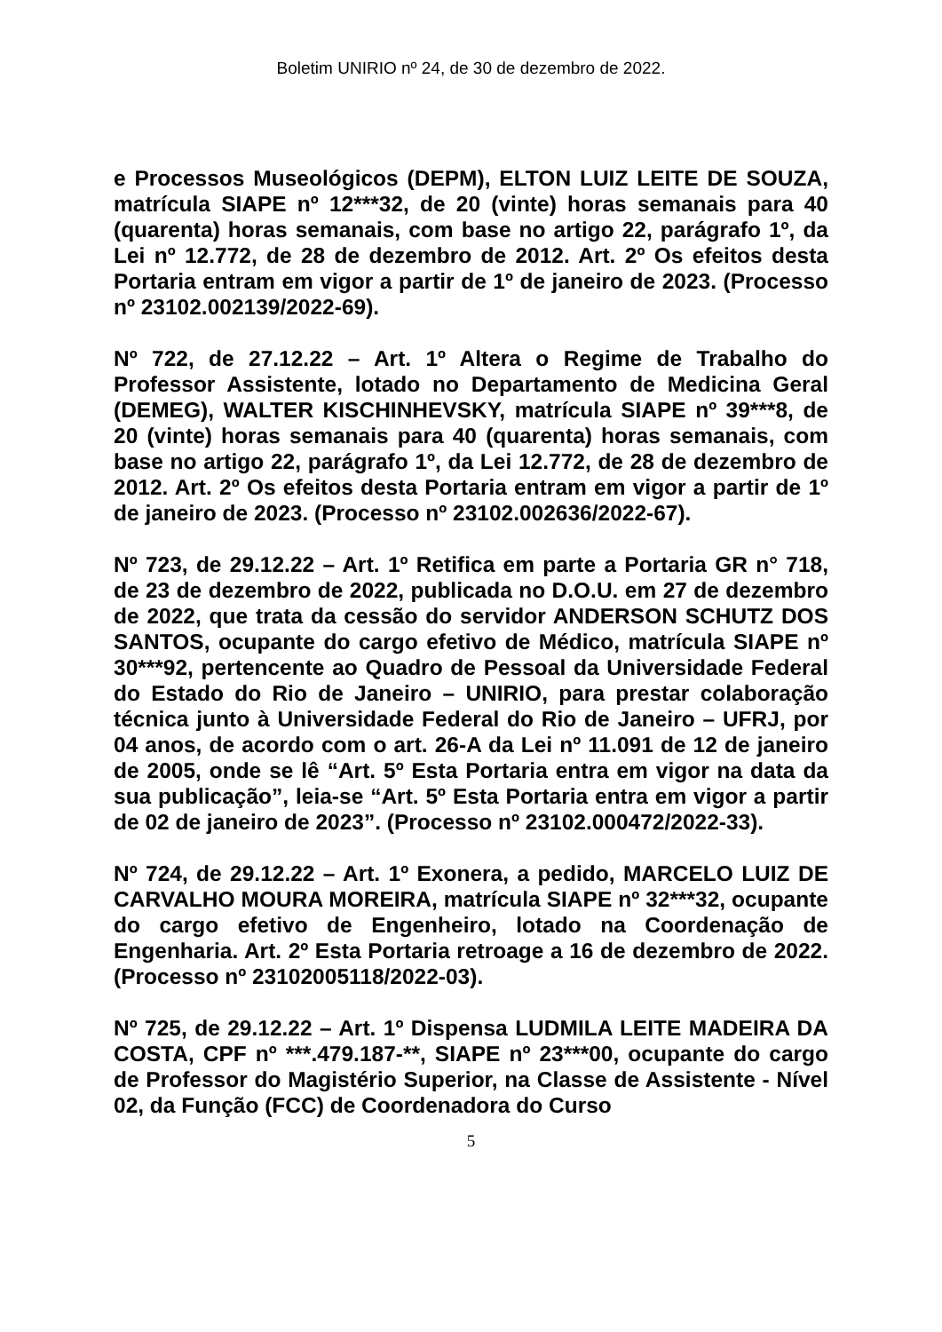Boletim UNIRIO nº 24, de 30 de dezembro de 2022.
e Processos Museológicos (DEPM), ELTON LUIZ LEITE DE SOUZA, matrícula SIAPE nº 12***32, de 20 (vinte) horas semanais para 40 (quarenta) horas semanais, com base no artigo 22, parágrafo 1º, da Lei nº 12.772, de 28 de dezembro de 2012. Art. 2º Os efeitos desta Portaria entram em vigor a partir de 1º de janeiro de 2023. (Processo nº 23102.002139/2022-69).
Nº 722, de 27.12.22 – Art. 1º Altera o Regime de Trabalho do Professor Assistente, lotado no Departamento de Medicina Geral (DEMEG), WALTER KISCHINHEVSKY, matrícula SIAPE nº 39***8, de 20 (vinte) horas semanais para 40 (quarenta) horas semanais, com base no artigo 22, parágrafo 1º, da Lei 12.772, de 28 de dezembro de 2012. Art. 2º Os efeitos desta Portaria entram em vigor a partir de 1º de janeiro de 2023. (Processo nº 23102.002636/2022-67).
Nº 723, de 29.12.22 – Art. 1º Retifica em parte a Portaria GR n° 718, de 23 de dezembro de 2022, publicada no D.O.U. em 27 de dezembro de 2022, que trata da cessão do servidor ANDERSON SCHUTZ DOS SANTOS, ocupante do cargo efetivo de Médico, matrícula SIAPE nº 30***92, pertencente ao Quadro de Pessoal da Universidade Federal do Estado do Rio de Janeiro – UNIRIO, para prestar colaboração técnica junto à Universidade Federal do Rio de Janeiro – UFRJ, por 04 anos, de acordo com o art. 26-A da Lei nº 11.091 de 12 de janeiro de 2005, onde se lê “Art. 5º Esta Portaria entra em vigor na data da sua publicação”, leia-se “Art. 5º Esta Portaria entra em vigor a partir de 02 de janeiro de 2023”. (Processo nº 23102.000472/2022-33).
Nº 724, de 29.12.22 – Art. 1º Exonera, a pedido, MARCELO LUIZ DE CARVALHO MOURA MOREIRA, matrícula SIAPE nº 32***32, ocupante do cargo efetivo de Engenheiro, lotado na Coordenação de Engenharia. Art. 2º Esta Portaria retroage a 16 de dezembro de 2022. (Processo nº 23102005118/2022-03).
Nº 725, de 29.12.22 – Art. 1º Dispensa LUDMILA LEITE MADEIRA DA COSTA, CPF nº ***.479.187-**, SIAPE nº 23***00, ocupante do cargo de Professor do Magistério Superior, na Classe de Assistente - Nível 02, da Função (FCC) de Coordenadora do Curso
5